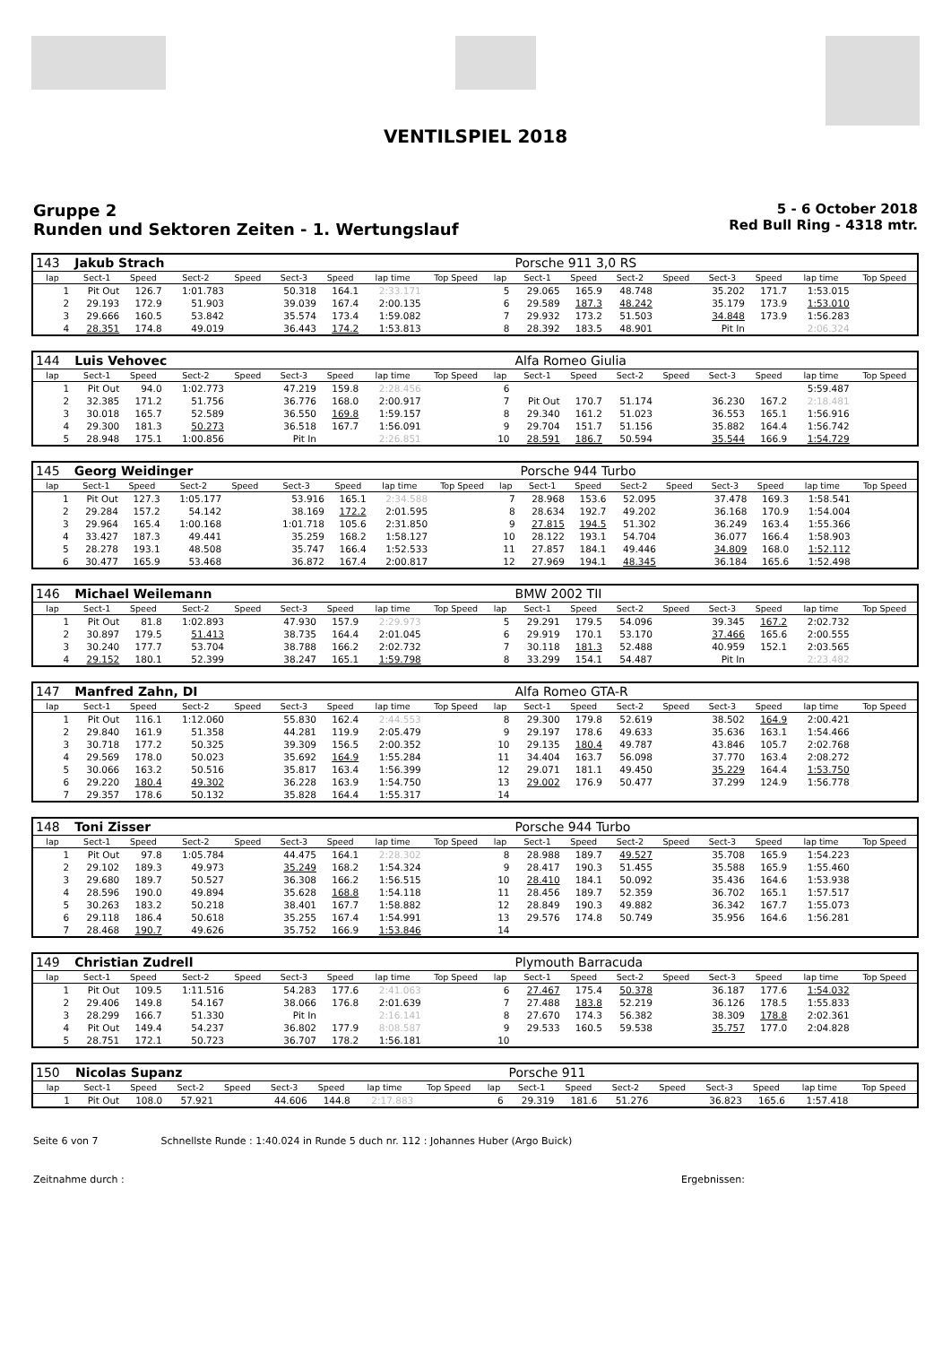VENTILSPIEL 2018
Gruppe 2
Runden und Sektoren Zeiten - 1. Wertungslauf
5 - 6 October 2018
Red Bull Ring - 4318 mtr.
| 143 | Jakub Strach | | | | | | | | | Porsche 911 3,0 RS | | | | | | | |
| lap | Sect-1 | Speed | Sect-2 | Speed | Sect-3 | Speed | lap time | Top Speed | lap | Sect-1 | Speed | Sect-2 | Speed | Sect-3 | Speed | lap time | Top Speed |
| 1 | Pit Out | 126.7 | 1:01.783 | | 50.318 | 164.1 | 2:33.171 | | 5 | 29.065 | 165.9 | 48.748 | | 35.202 | 171.7 | 1:53.015 | |
| 2 | 29.193 | 172.9 | 51.903 | | 39.039 | 167.4 | 2:00.135 | | 6 | 29.589 | 187.3 | 48.242 | | 35.179 | 173.9 | 1:53.010 | |
| 3 | 29.666 | 160.5 | 53.842 | | 35.574 | 173.4 | 1:59.082 | | 7 | 29.932 | 173.2 | 51.503 | | 34.848 | 173.9 | 1:56.283 | |
| 4 | 28.351 | 174.8 | 49.019 | | 36.443 | 174.2 | 1:53.813 | | 8 | 28.392 | 183.5 | 48.901 | | Pit In | | 2:06.324 | |
| 144 | Luis Vehovec | | | | | | | | | Alfa Romeo Giulia | | | | | | | |
| lap | Sect-1 | Speed | Sect-2 | Speed | Sect-3 | Speed | lap time | Top Speed | lap | Sect-1 | Speed | Sect-2 | Speed | Sect-3 | Speed | lap time | Top Speed |
| 1 | Pit Out | 94.0 | 1:02.773 | | 47.219 | 159.8 | 2:28.456 | | 6 | | | | | | | 5:59.487 | |
| 2 | 32.385 | 171.2 | 51.756 | | 36.776 | 168.0 | 2:00.917 | | 7 | Pit Out | 170.7 | 51.174 | | 36.230 | 167.2 | 2:18.481 | |
| 3 | 30.018 | 165.7 | 52.589 | | 36.550 | 169.8 | 1:59.157 | | 8 | 29.340 | 161.2 | 51.023 | | 36.553 | 165.1 | 1:56.916 | |
| 4 | 29.300 | 181.3 | 50.273 | | 36.518 | 167.7 | 1:56.091 | | 9 | 29.704 | 151.7 | 51.156 | | 35.882 | 164.4 | 1:56.742 | |
| 5 | 28.948 | 175.1 | 1:00.856 | | Pit In | | 2:26.851 | | 10 | 28.591 | 186.7 | 50.594 | | 35.544 | 166.9 | 1:54.729 | |
| 145 | Georg Weidinger | | | | | | | | | Porsche 944 Turbo | | | | | | | |
| lap | Sect-1 | Speed | Sect-2 | Speed | Sect-3 | Speed | lap time | Top Speed | lap | Sect-1 | Speed | Sect-2 | Speed | Sect-3 | Speed | lap time | Top Speed |
| 1 | Pit Out | 127.3 | 1:05.177 | | 53.916 | 165.1 | 2:34.588 | | 7 | 28.968 | 153.6 | 52.095 | | 37.478 | 169.3 | 1:58.541 | |
| 2 | 29.284 | 157.2 | 54.142 | | 38.169 | 172.2 | 2:01.595 | | 8 | 28.634 | 192.7 | 49.202 | | 36.168 | 170.9 | 1:54.004 | |
| 3 | 29.964 | 165.4 | 1:00.168 | | 1:01.718 | 105.6 | 2:31.850 | | 9 | 27.815 | 194.5 | 51.302 | | 36.249 | 163.4 | 1:55.366 | |
| 4 | 33.427 | 187.3 | 49.441 | | 35.259 | 168.2 | 1:58.127 | | 10 | 28.122 | 193.1 | 54.704 | | 36.077 | 166.4 | 1:58.903 | |
| 5 | 28.278 | 193.1 | 48.508 | | 35.747 | 166.4 | 1:52.533 | | 11 | 27.857 | 184.1 | 49.446 | | 34.809 | 168.0 | 1:52.112 | |
| 6 | 30.477 | 165.9 | 53.468 | | 36.872 | 167.4 | 2:00.817 | | 12 | 27.969 | 194.1 | 48.345 | | 36.184 | 165.6 | 1:52.498 | |
| 146 | Michael Weilemann | | | | | | | | | BMW 2002 TII | | | | | | | |
| lap | Sect-1 | Speed | Sect-2 | Speed | Sect-3 | Speed | lap time | Top Speed | lap | Sect-1 | Speed | Sect-2 | Speed | Sect-3 | Speed | lap time | Top Speed |
| 1 | Pit Out | 81.8 | 1:02.893 | | 47.930 | 157.9 | 2:29.973 | | 5 | 29.291 | 179.5 | 54.096 | | 39.345 | 167.2 | 2:02.732 | |
| 2 | 30.897 | 179.5 | 51.413 | | 38.735 | 164.4 | 2:01.045 | | 6 | 29.919 | 170.1 | 53.170 | | 37.466 | 165.6 | 2:00.555 | |
| 3 | 30.240 | 177.7 | 53.704 | | 38.788 | 166.2 | 2:02.732 | | 7 | 30.118 | 181.3 | 52.488 | | 40.959 | 152.1 | 2:03.565 | |
| 4 | 29.152 | 180.1 | 52.399 | | 38.247 | 165.1 | 1:59.798 | | 8 | 33.299 | 154.1 | 54.487 | | Pit In | | 2:23.482 | |
| 147 | Manfred Zahn, DI | | | | | | | | | Alfa Romeo GTA-R | | | | | | | |
| lap | Sect-1 | Speed | Sect-2 | Speed | Sect-3 | Speed | lap time | Top Speed | lap | Sect-1 | Speed | Sect-2 | Speed | Sect-3 | Speed | lap time | Top Speed |
| 1 | Pit Out | 116.1 | 1:12.060 | | 55.830 | 162.4 | 2:44.553 | | 8 | 29.300 | 179.8 | 52.619 | | 38.502 | 164.9 | 2:00.421 | |
| 2 | 29.840 | 161.9 | 51.358 | | 44.281 | 119.9 | 2:05.479 | | 9 | 29.197 | 178.6 | 49.633 | | 35.636 | 163.1 | 1:54.466 | |
| 3 | 30.718 | 177.2 | 50.325 | | 39.309 | 156.5 | 2:00.352 | | 10 | 29.135 | 180.4 | 49.787 | | 43.846 | 105.7 | 2:02.768 | |
| 4 | 29.569 | 178.0 | 50.023 | | 35.692 | 164.9 | 1:55.284 | | 11 | 34.404 | 163.7 | 56.098 | | 37.770 | 163.4 | 2:08.272 | |
| 5 | 30.066 | 163.2 | 50.516 | | 35.817 | 163.4 | 1:56.399 | | 12 | 29.071 | 181.1 | 49.450 | | 35.229 | 164.4 | 1:53.750 | |
| 6 | 29.220 | 180.4 | 49.302 | | 36.228 | 163.9 | 1:54.750 | | 13 | 29.002 | 176.9 | 50.477 | | 37.299 | 124.9 | 1:56.778 | |
| 7 | 29.357 | 178.6 | 50.132 | | 35.828 | 164.4 | 1:55.317 | | 14 | | | | | | | | |
| 148 | Toni Zisser | | | | | | | | | Porsche 944 Turbo | | | | | | | |
| lap | Sect-1 | Speed | Sect-2 | Speed | Sect-3 | Speed | lap time | Top Speed | lap | Sect-1 | Speed | Sect-2 | Speed | Sect-3 | Speed | lap time | Top Speed |
| 1 | Pit Out | 97.8 | 1:05.784 | | 44.475 | 164.1 | 2:28.302 | | 8 | 28.988 | 189.7 | 49.527 | | 35.708 | 165.9 | 1:54.223 | |
| 2 | 29.102 | 189.3 | 49.973 | | 35.249 | 168.2 | 1:54.324 | | 9 | 28.417 | 190.3 | 51.455 | | 35.588 | 165.9 | 1:55.460 | |
| 3 | 29.680 | 189.7 | 50.527 | | 36.308 | 166.2 | 1:56.515 | | 10 | 28.410 | 184.1 | 50.092 | | 35.436 | 164.6 | 1:53.938 | |
| 4 | 28.596 | 190.0 | 49.894 | | 35.628 | 168.8 | 1:54.118 | | 11 | 28.456 | 189.7 | 52.359 | | 36.702 | 165.1 | 1:57.517 | |
| 5 | 30.263 | 183.2 | 50.218 | | 38.401 | 167.7 | 1:58.882 | | 12 | 28.849 | 190.3 | 49.882 | | 36.342 | 167.7 | 1:55.073 | |
| 6 | 29.118 | 186.4 | 50.618 | | 35.255 | 167.4 | 1:54.991 | | 13 | 29.576 | 174.8 | 50.749 | | 35.956 | 164.6 | 1:56.281 | |
| 7 | 28.468 | 190.7 | 49.626 | | 35.752 | 166.9 | 1:53.846 | | 14 | | | | | | | | |
| 149 | Christian Zudrell | | | | | | | | | Plymouth Barracuda | | | | | | | |
| lap | Sect-1 | Speed | Sect-2 | Speed | Sect-3 | Speed | lap time | Top Speed | lap | Sect-1 | Speed | Sect-2 | Speed | Sect-3 | Speed | lap time | Top Speed |
| 1 | Pit Out | 109.5 | 1:11.516 | | 54.283 | 177.6 | 2:41.063 | | 6 | 27.467 | 175.4 | 50.378 | | 36.187 | 177.6 | 1:54.032 | |
| 2 | 29.406 | 149.8 | 54.167 | | 38.066 | 176.8 | 2:01.639 | | 7 | 27.488 | 183.8 | 52.219 | | 36.126 | 178.5 | 1:55.833 | |
| 3 | 28.299 | 166.7 | 51.330 | | Pit In | | 2:16.141 | | 8 | 27.670 | 174.3 | 56.382 | | 38.309 | 178.8 | 2:02.361 | |
| 4 | Pit Out | 149.4 | 54.237 | | 36.802 | 177.9 | 8:08.587 | | 9 | 29.533 | 160.5 | 59.538 | | 35.757 | 177.0 | 2:04.828 | |
| 5 | 28.751 | 172.1 | 50.723 | | 36.707 | 178.2 | 1:56.181 | | 10 | | | | | | | | |
| 150 | Nicolas Supanz | | | | | | | | | Porsche 911 | | | | | | | |
| lap | Sect-1 | Speed | Sect-2 | Speed | Sect-3 | Speed | lap time | Top Speed | lap | Sect-1 | Speed | Sect-2 | Speed | Sect-3 | Speed | lap time | Top Speed |
| 1 | Pit Out | 108.0 | 57.921 | | 44.606 | 144.8 | 2:17.883 | | 6 | 29.319 | 181.6 | 51.276 | | 36.823 | 165.6 | 1:57.418 | |
Seite 6 von 7 Schnellste Runde : 1:40.024 in Runde 5 duch nr. 112 : Johannes Huber (Argo Buick)
Zeitnahme durch : Ergebnissen: